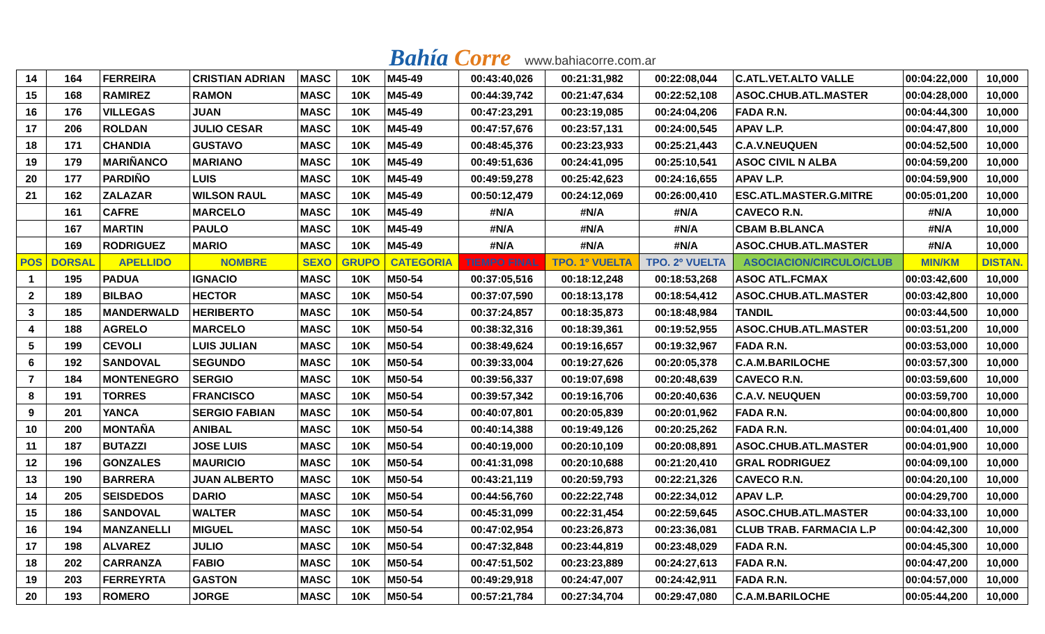Bahía Corre
www.bahiacorre.com.ar
| 14 | 164 | FERREIRA | CRISTIAN ADRIAN | MASC | 10K | M45-49 | 00:43:40,026 | 00:21:31,982 | 00:22:08,044 | C.ATL.VET.ALTO VALLE | 00:04:22,000 | 10,000 |
| 15 | 168 | RAMIREZ | RAMON | MASC | 10K | M45-49 | 00:44:39,742 | 00:21:47,634 | 00:22:52,108 | ASOC.CHUB.ATL.MASTER | 00:04:28,000 | 10,000 |
| 16 | 176 | VILLEGAS | JUAN | MASC | 10K | M45-49 | 00:47:23,291 | 00:23:19,085 | 00:24:04,206 | FADA R.N. | 00:04:44,300 | 10,000 |
| 17 | 206 | ROLDAN | JULIO CESAR | MASC | 10K | M45-49 | 00:47:57,676 | 00:23:57,131 | 00:24:00,545 | APAV L.P. | 00:04:47,800 | 10,000 |
| 18 | 171 | CHANDIA | GUSTAVO | MASC | 10K | M45-49 | 00:48:45,376 | 00:23:23,933 | 00:25:21,443 | C.A.V.NEUQUEN | 00:04:52,500 | 10,000 |
| 19 | 179 | MARIÑANCO | MARIANO | MASC | 10K | M45-49 | 00:49:51,636 | 00:24:41,095 | 00:25:10,541 | ASOC CIVIL N ALBA | 00:04:59,200 | 10,000 |
| 20 | 177 | PARDIÑO | LUIS | MASC | 10K | M45-49 | 00:49:59,278 | 00:25:42,623 | 00:24:16,655 | APAV L.P. | 00:04:59,900 | 10,000 |
| 21 | 162 | ZALAZAR | WILSON RAUL | MASC | 10K | M45-49 | 00:50:12,479 | 00:24:12,069 | 00:26:00,410 | ESC.ATL.MASTER.G.MITRE | 00:05:01,200 | 10,000 |
| | 161 | CAFRE | MARCELO | MASC | 10K | M45-49 | #N/A | #N/A | #N/A | CAVECO R.N. | #N/A | 10,000 |
| | 167 | MARTIN | PAULO | MASC | 10K | M45-49 | #N/A | #N/A | #N/A | CBAM B.BLANCA | #N/A | 10,000 |
| | 169 | RODRIGUEZ | MARIO | MASC | 10K | M45-49 | #N/A | #N/A | #N/A | ASOC.CHUB.ATL.MASTER | #N/A | 10,000 |
| POS | DORSAL | APELLIDO | NOMBRE | SEXO | GRUPO | CATEGORIA | TIEMPO FINAL | TPO. 1º VUELTA | TPO. 2º VUELTA | ASOCIACION/CIRCULO/CLUB | MIN/KM | DISTAN. |
| 1 | 195 | PADUA | IGNACIO | MASC | 10K | M50-54 | 00:37:05,516 | 00:18:12,248 | 00:18:53,268 | ASOC ATL.FCMAX | 00:03:42,600 | 10,000 |
| 2 | 189 | BILBAO | HECTOR | MASC | 10K | M50-54 | 00:37:07,590 | 00:18:13,178 | 00:18:54,412 | ASOC.CHUB.ATL.MASTER | 00:03:42,800 | 10,000 |
| 3 | 185 | MANDERWALD | HERIBERTO | MASC | 10K | M50-54 | 00:37:24,857 | 00:18:35,873 | 00:18:48,984 | TANDIL | 00:03:44,500 | 10,000 |
| 4 | 188 | AGRELO | MARCELO | MASC | 10K | M50-54 | 00:38:32,316 | 00:18:39,361 | 00:19:52,955 | ASOC.CHUB.ATL.MASTER | 00:03:51,200 | 10,000 |
| 5 | 199 | CEVOLI | LUIS JULIAN | MASC | 10K | M50-54 | 00:38:49,624 | 00:19:16,657 | 00:19:32,967 | FADA R.N. | 00:03:53,000 | 10,000 |
| 6 | 192 | SANDOVAL | SEGUNDO | MASC | 10K | M50-54 | 00:39:33,004 | 00:19:27,626 | 00:20:05,378 | C.A.M.BARILOCHE | 00:03:57,300 | 10,000 |
| 7 | 184 | MONTENEGRO | SERGIO | MASC | 10K | M50-54 | 00:39:56,337 | 00:19:07,698 | 00:20:48,639 | CAVECO R.N. | 00:03:59,600 | 10,000 |
| 8 | 191 | TORRES | FRANCISCO | MASC | 10K | M50-54 | 00:39:57,342 | 00:19:16,706 | 00:20:40,636 | C.A.V. NEUQUEN | 00:03:59,700 | 10,000 |
| 9 | 201 | YANCA | SERGIO FABIAN | MASC | 10K | M50-54 | 00:40:07,801 | 00:20:05,839 | 00:20:01,962 | FADA R.N. | 00:04:00,800 | 10,000 |
| 10 | 200 | MONTAÑA | ANIBAL | MASC | 10K | M50-54 | 00:40:14,388 | 00:19:49,126 | 00:20:25,262 | FADA R.N. | 00:04:01,400 | 10,000 |
| 11 | 187 | BUTAZZI | JOSE LUIS | MASC | 10K | M50-54 | 00:40:19,000 | 00:20:10,109 | 00:20:08,891 | ASOC.CHUB.ATL.MASTER | 00:04:01,900 | 10,000 |
| 12 | 196 | GONZALES | MAURICIO | MASC | 10K | M50-54 | 00:41:31,098 | 00:20:10,688 | 00:21:20,410 | GRAL RODRIGUEZ | 00:04:09,100 | 10,000 |
| 13 | 190 | BARRERA | JUAN ALBERTO | MASC | 10K | M50-54 | 00:43:21,119 | 00:20:59,793 | 00:22:21,326 | CAVECO R.N. | 00:04:20,100 | 10,000 |
| 14 | 205 | SEISDEDOS | DARIO | MASC | 10K | M50-54 | 00:44:56,760 | 00:22:22,748 | 00:22:34,012 | APAV L.P. | 00:04:29,700 | 10,000 |
| 15 | 186 | SANDOVAL | WALTER | MASC | 10K | M50-54 | 00:45:31,099 | 00:22:31,454 | 00:22:59,645 | ASOC.CHUB.ATL.MASTER | 00:04:33,100 | 10,000 |
| 16 | 194 | MANZANELLI | MIGUEL | MASC | 10K | M50-54 | 00:47:02,954 | 00:23:26,873 | 00:23:36,081 | CLUB TRAB. FARMACIA L.P | 00:04:42,300 | 10,000 |
| 17 | 198 | ALVAREZ | JULIO | MASC | 10K | M50-54 | 00:47:32,848 | 00:23:44,819 | 00:23:48,029 | FADA R.N. | 00:04:45,300 | 10,000 |
| 18 | 202 | CARRANZA | FABIO | MASC | 10K | M50-54 | 00:47:51,502 | 00:23:23,889 | 00:24:27,613 | FADA R.N. | 00:04:47,200 | 10,000 |
| 19 | 203 | FERREYRTA | GASTON | MASC | 10K | M50-54 | 00:49:29,918 | 00:24:47,007 | 00:24:42,911 | FADA R.N. | 00:04:57,000 | 10,000 |
| 20 | 193 | ROMERO | JORGE | MASC | 10K | M50-54 | 00:57:21,784 | 00:27:34,704 | 00:29:47,080 | C.A.M.BARILOCHE | 00:05:44,200 | 10,000 |